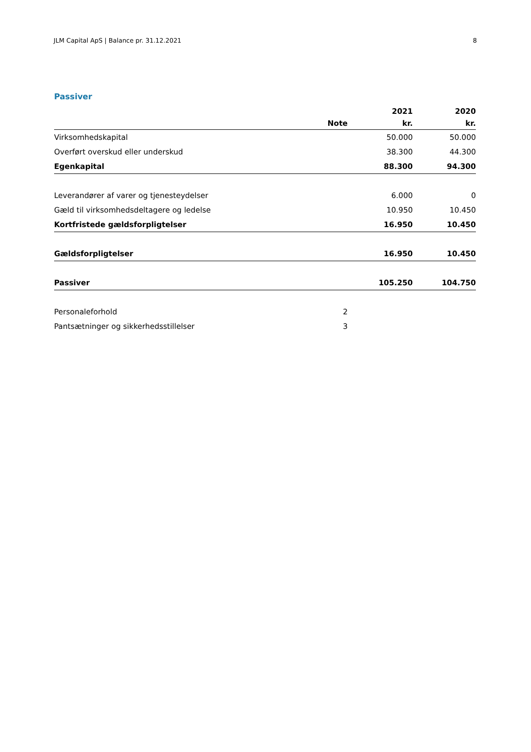JLM Capital ApS | Balance pr. 31.12.2021 8
Passiver
| | | 2021 | 2020 |
| --- | --- | --- | --- |
| | Note | kr. | kr. |
| Virksomhedskapital | | 50.000 | 50.000 |
| Overført overskud eller underskud | | 38.300 | 44.300 |
| Egenkapital | | 88.300 | 94.300 |
| Leverandører af varer og tjenesteydelser | | 6.000 | 0 |
| Gæld til virksomhedsdeltagere og ledelse | | 10.950 | 10.450 |
| Kortfristede gældsforpligtelser | | 16.950 | 10.450 |
| Gældsforpligtelser | | 16.950 | 10.450 |
| Passiver | | 105.250 | 104.750 |
| Personaleforhold | 2 | | |
| Pantsætninger og sikkerhedsstillelser | 3 | | |